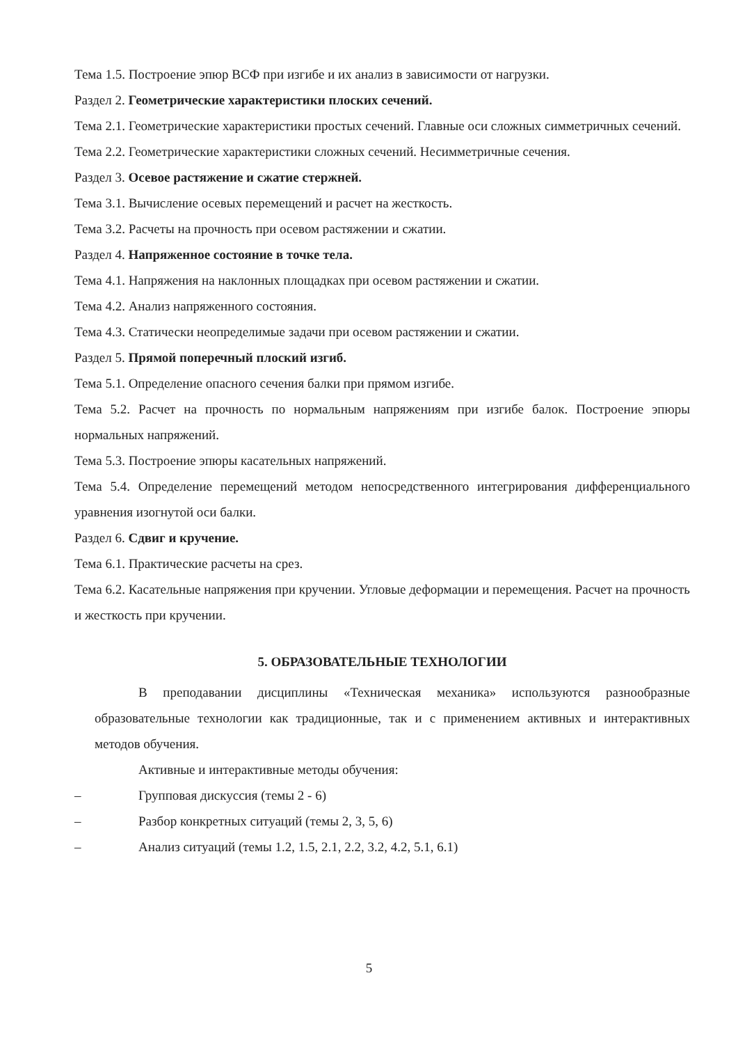Тема 1.5. Построение эпюр ВСФ при изгибе и их анализ в зависимости от нагрузки.
Раздел 2. Геометрические характеристики плоских сечений.
Тема 2.1. Геометрические характеристики простых сечений. Главные оси сложных симметричных сечений.
Тема 2.2. Геометрические характеристики сложных сечений. Несимметричные сечения.
Раздел 3. Осевое растяжение и сжатие стержней.
Тема 3.1. Вычисление осевых перемещений и расчет на жесткость.
Тема 3.2. Расчеты на прочность при осевом растяжении и сжатии.
Раздел 4. Напряженное состояние в точке тела.
Тема 4.1. Напряжения на наклонных площадках при осевом растяжении и сжатии.
Тема 4.2. Анализ напряженного состояния.
Тема 4.3. Статически неопределимые задачи при осевом растяжении и сжатии.
Раздел 5. Прямой поперечный плоский изгиб.
Тема 5.1. Определение опасного сечения балки при прямом изгибе.
Тема 5.2. Расчет на прочность по нормальным напряжениям при изгибе балок. Построение эпюры нормальных напряжений.
Тема 5.3. Построение эпюры касательных напряжений.
Тема 5.4. Определение перемещений методом непосредственного интегрирования дифференциального уравнения изогнутой оси балки.
Раздел 6. Сдвиг и кручение.
Тема 6.1. Практические расчеты на срез.
Тема 6.2. Касательные напряжения при кручении. Угловые деформации и перемещения. Расчет на прочность и жесткость при кручении.
5. ОБРАЗОВАТЕЛЬНЫЕ ТЕХНОЛОГИИ
В преподавании дисциплины «Техническая механика» используются разнообразные образовательные технологии как традиционные, так и с применением активных и интерактивных методов обучения.
Активные и интерактивные методы обучения:
– Групповая дискуссия (темы 2 - 6)
– Разбор конкретных ситуаций (темы 2, 3, 5, 6)
– Анализ ситуаций (темы 1.2, 1.5, 2.1, 2.2, 3.2, 4.2, 5.1, 6.1)
5